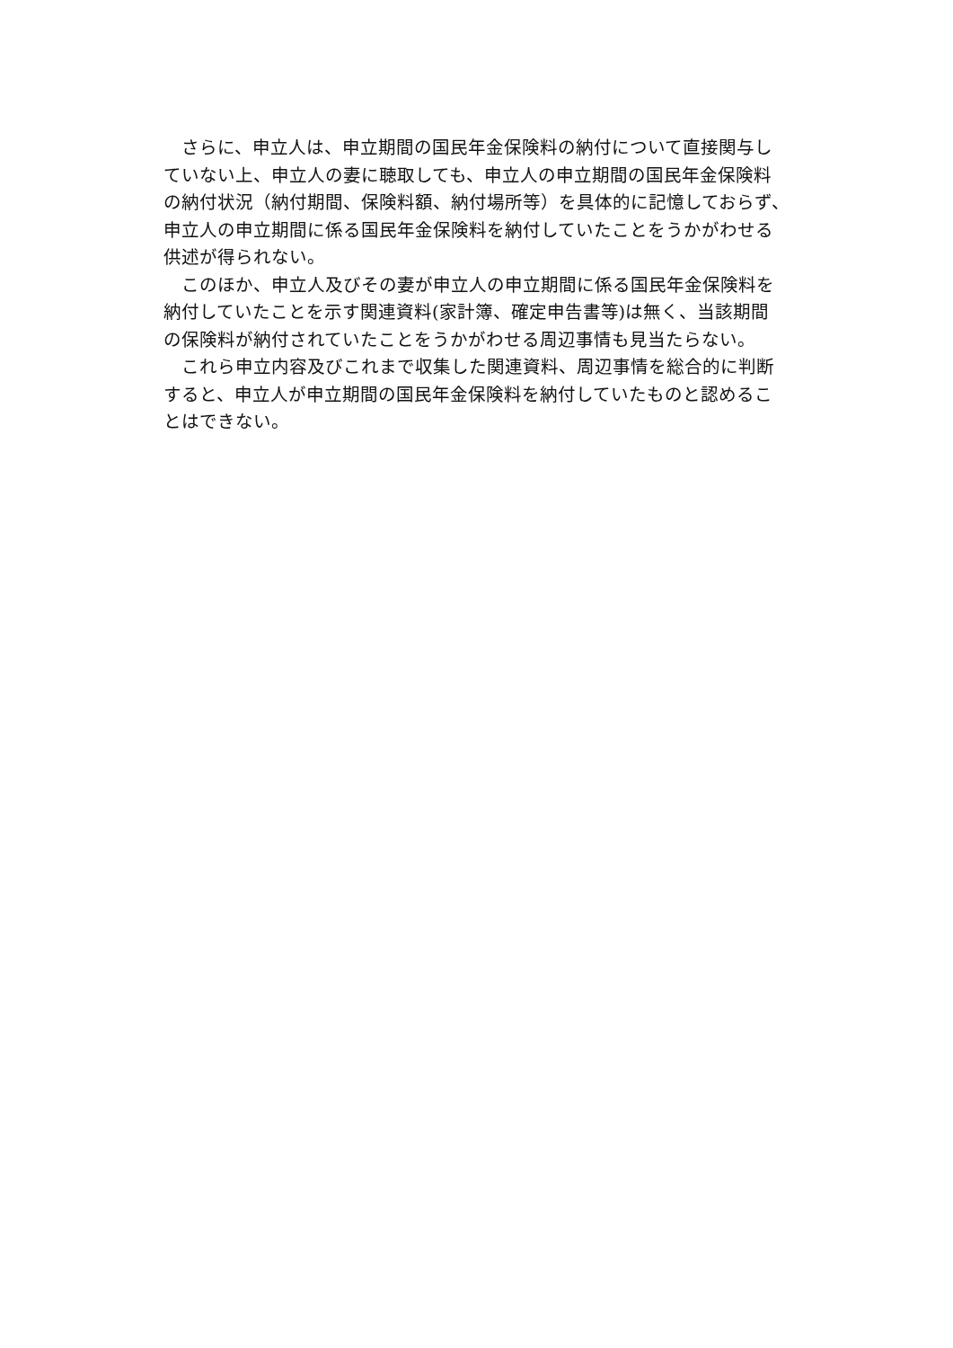さらに、申立人は、申立期間の国民年金保険料の納付について直接関与し
ていない上、申立人の妻に聴取しても、申立人の申立期間の国民年金保険料
の納付状況（納付期間、保険料額、納付場所等）を具体的に記憶しておらず、
申立人の申立期間に係る国民年金保険料を納付していたことをうかがわせる
供述が得られない。
　このほか、申立人及びその妻が申立人の申立期間に係る国民年金保険料を
納付していたことを示す関連資料(家計簿、確定申告書等)は無く、当該期間
の保険料が納付されていたことをうかがわせる周辺事情も見当たらない。
　これら申立内容及びこれまで収集した関連資料、周辺事情を総合的に判断
すると、申立人が申立期間の国民年金保険料を納付していたものと認めるこ
とはできない。